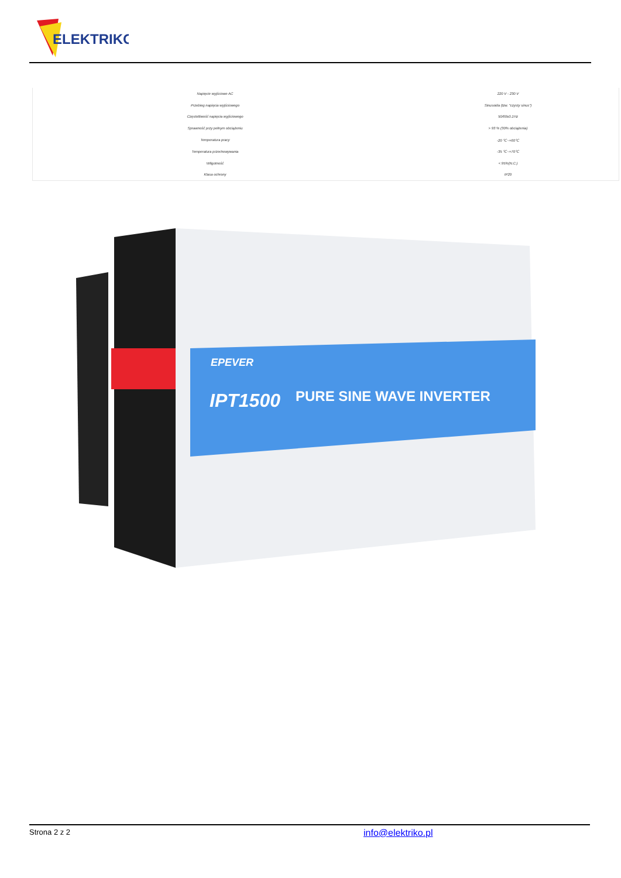ELEKTRIKO
| Napięcie wyjściowe AC | 220 V - 230 V |
| Przebieg napięcia wyjściowego | Sinusoida (tzw. "czysty sinus") |
| Częstotliwość napięcia wyjściowego | 50/60±0.1Hz |
| Sprawność przy pełnym obciążeniu | > 93 % (30% obciążenia) |
| Temperatura pracy | -20 ℃~+60℃ |
| Temperatura przechowywania | -35 ℃~+70℃ |
| Wilgotność | < 95%(N.C.) |
| Klasa ochrony | IP20 |
EPEVER
IPT1500
PURE SINE WAVE INVERTER
Strona 2 z 2 info@elektriko.pl